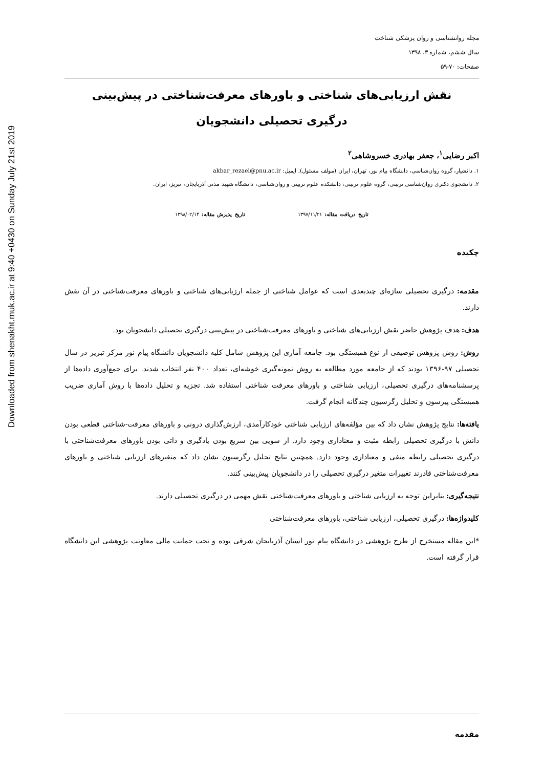Downloaded from shenakht.muk.ac.ir at 9:40 +0430 on Sunday July 21st 2019
مجله روانشناسی و روان پزشکی شناخت
سال ششم، شماره ۳، ۱۳۹۸
صفحات: ۷۰-۵۹
نقش ارزیابی‌های شناختی و باورهای معرفت‌شناختی در پیش‌بینی
درگیری تحصیلی دانشجویان
اکبر رضایی<sup>۱</sup>، جعفر بهادری خسروشاهی<sup>۲</sup>
۱. دانشیار، گروه روان‌شناسی، دانشگاه پیام نور، تهران، ایران (مولف مسئول). ایمیل: akbar_rezaei@pnu.ac.ir
۲. دانشجوی دکتری روان‌شناسی تربیتی، گروه علوم تربیتی، دانشکده علوم تربیتی و روان‌شناسی، دانشگاه شهید مدنی آذربایجان، تبریز، ایران.
تاریخ دریافت مقاله: ۱۳۹۷/۱۱/۲۱ تاریخ پذیرش مقاله: ۱۳۹۸/۰۲/۱۴
چکیده
مقدمه: درگیری تحصیلی سازه‌ای چندبعدی است که عوامل شناختی از جمله ارزیابی‌های شناختی و باورهای معرفت‌شناختی در آن نقش دارند.
هدف: هدف پژوهش حاضر نقش ارزیابی‌های شناختی و باورهای معرفت‌شناختی در پیش‌بینی درگیری تحصیلی دانشجویان بود.
روش: روش پژوهش توصیفی از نوع همبستگی بود. جامعه آماری این پژوهش شامل کلیه دانشجویان دانشگاه پیام نور مرکز تبریز در سال تحصیلی ۹۷-۱۳۹۶ بودند که از جامعه مورد مطالعه به روش نمونه‌گیری خوشه‌ای، تعداد ۴۰۰ نفر انتخاب شدند. برای جمع‌آوری داده‌ها از پرسشنامه‌های درگیری تحصیلی، ارزیابی شناختی و باورهای معرفت شناختی استفاده شد. تجزیه و تحلیل داده‌ها با روش آماری ضریب همبستگی پیرسون و تحلیل رگرسیون چندگانه انجام گرفت.
یافته‌ها: نتایج پژوهش نشان داد که بین مؤلفه‌های ارزیابی شناختی خودکارآمدی، ارزش‌گذاری درونی و باورهای معرفت-شناختی قطعی بودن دانش با درگیری تحصیلی رابطه مثبت و معناداری وجود دارد. از سویی بین سریع بودن یادگیری و ذاتی بودن باورهای معرفت‌شناختی با درگیری تحصیلی رابطه منفی و معناداری وجود دارد. همچنین نتایج تحلیل رگرسیون نشان داد که متغیرهای ارزیابی شناختی و باورهای معرفت‌شناختی قادرند تغییرات متغیر درگیری تحصیلی را در دانشجویان پیش‌بینی کنند.
نتیجه‌گیری: بنابراین توجه به ارزیابی شناختی و باورهای معرفت‌شناختی نقش مهمی در درگیری تحصیلی دارند.
کلیدواژه‌ها: درگیری تحصیلی، ارزیابی شناختی، باورهای معرفت‌شناختی
*این مقاله مستخرج از طرح پژوهشی در دانشگاه پیام نور استان آذربایجان شرقی بوده و تحت حمایت مالی معاونت پژوهشی این دانشگاه قرار گرفته است.
مقدمه